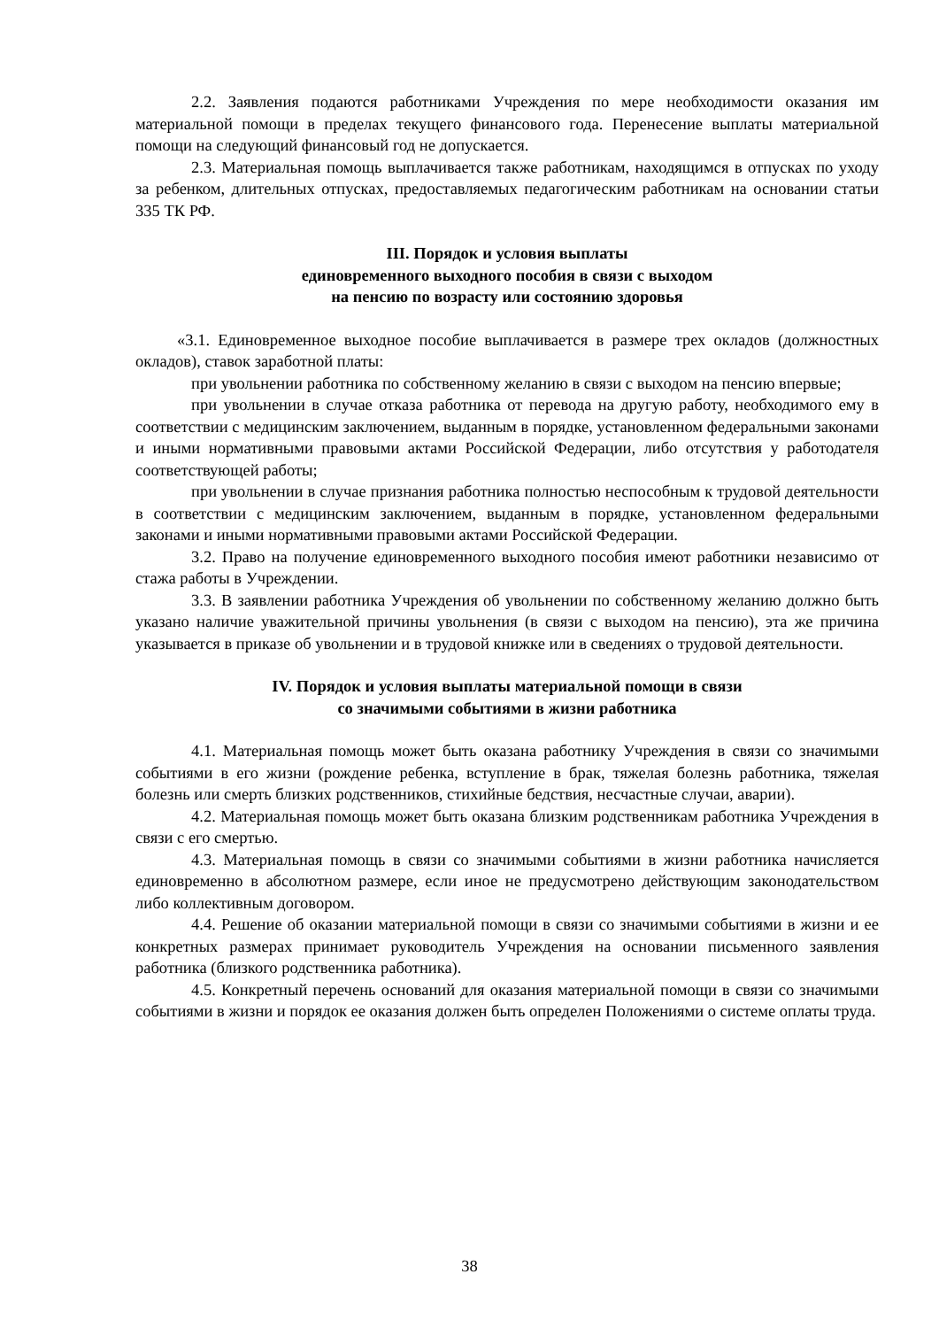2.2. Заявления подаются работниками Учреждения по мере необходимости оказания им материальной помощи в пределах текущего финансового года. Перенесение выплаты материальной помощи на следующий финансовый год не допускается.
2.3. Материальная помощь выплачивается также работникам, находящимся в отпусках по уходу за ребенком, длительных отпусках, предоставляемых педагогическим работникам на основании статьи 335 ТК РФ.
III. Порядок и условия выплаты
единовременного выходного пособия в связи с выходом
на пенсию по возрасту или состоянию здоровья
«3.1. Единовременное выходное пособие выплачивается в размере трех окладов (должностных окладов), ставок заработной платы:
при увольнении работника по собственному желанию в связи с выходом на пенсию впервые;
при увольнении в случае отказа работника от перевода на другую работу, необходимого ему в соответствии с медицинским заключением, выданным в порядке, установленном федеральными законами и иными нормативными правовыми актами Российской Федерации, либо отсутствия у работодателя соответствующей работы;
при увольнении в случае признания работника полностью неспособным к трудовой деятельности в соответствии с медицинским заключением, выданным в порядке, установленном федеральными законами и иными нормативными правовыми актами Российской Федерации.
3.2. Право на получение единовременного выходного пособия имеют работники независимо от стажа работы в Учреждении.
3.3. В заявлении работника Учреждения об увольнении по собственному желанию должно быть указано наличие уважительной причины увольнения (в связи с выходом на пенсию), эта же причина указывается в приказе об увольнении и в трудовой книжке или в сведениях о трудовой деятельности.
IV. Порядок и условия выплаты материальной помощи в связи
со значимыми событиями в жизни работника
4.1. Материальная помощь может быть оказана работнику Учреждения в связи со значимыми событиями в его жизни (рождение ребенка, вступление в брак, тяжелая болезнь работника, тяжелая болезнь или смерть близких родственников, стихийные бедствия, несчастные случаи, аварии).
4.2. Материальная помощь может быть оказана близким родственникам работника Учреждения в связи с его смертью.
4.3. Материальная помощь в связи со значимыми событиями в жизни работника начисляется единовременно в абсолютном размере, если иное не предусмотрено действующим законодательством либо коллективным договором.
4.4. Решение об оказании материальной помощи в связи со значимыми событиями в жизни и ее конкретных размерах принимает руководитель Учреждения на основании письменного заявления работника (близкого родственника работника).
4.5. Конкретный перечень оснований для оказания материальной помощи в связи со значимыми событиями в жизни и порядок ее оказания должен быть определен Положениями о системе оплаты труда.
38